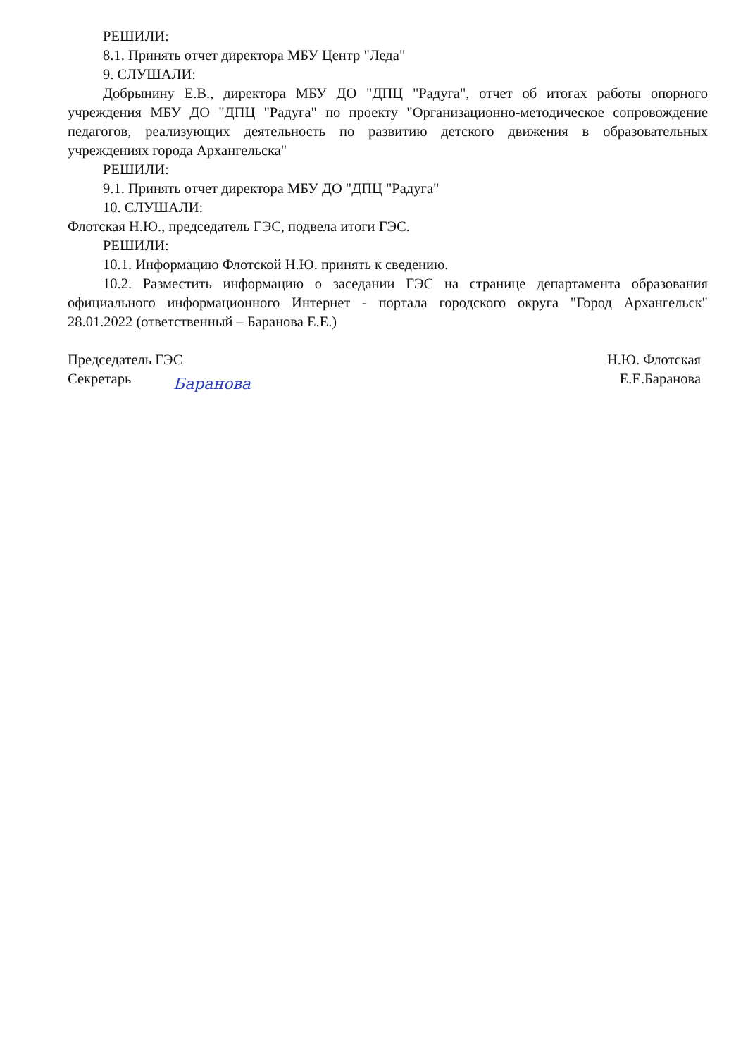РЕШИЛИ:
8.1. Принять отчет директора МБУ Центр "Леда"
9. СЛУШАЛИ:
Добрынину Е.В., директора МБУ ДО "ДПЦ "Радуга", отчет об итогах работы опорного учреждения МБУ ДО "ДПЦ "Радуга" по проекту "Организационно-методическое сопровождение педагогов, реализующих деятельность по развитию детского движения в образовательных учреждениях города Архангельска"
РЕШИЛИ:
9.1. Принять отчет директора МБУ ДО "ДПЦ "Радуга"
10. СЛУШАЛИ:
Флотская Н.Ю., председатель ГЭС, подвела итоги ГЭС.
РЕШИЛИ:
10.1. Информацию Флотской Н.Ю. принять к сведению.
10.2. Разместить информацию о заседании ГЭС на странице департамента образования официального информационного Интернет - портала городского округа "Город Архангельск" 28.01.2022 (ответственный – Баранова Е.Е.)
Председатель ГЭС
Секретарь
Н.Ю. Флотская
Е.Е.Баранова
Баранова